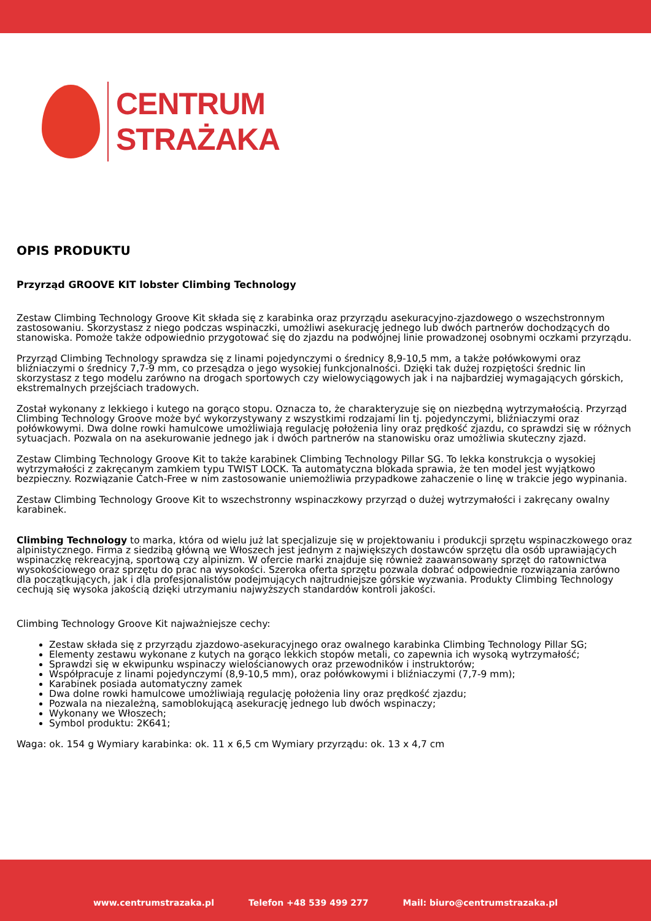CENTRUM
STRAŻAKA
OPIS PRODUKTU
Przyrząd GROOVE KIT lobster Climbing Technology
Zestaw Climbing Technology Groove Kit składa się z karabinka oraz przyrządu asekuracyjno-zjazdowego o wszechstronnym zastosowaniu. Skorzystasz z niego podczas wspinaczki, umożliwi asekurację jednego lub dwóch partnerów dochodzących do stanowiska. Pomoże także odpowiednio przygotować się do zjazdu na podwójnej linie prowadzonej osobnymi oczkami przyrządu.
Przyrząd Climbing Technology sprawdza się z linami pojedynczymi o średnicy 8,9-10,5 mm, a także połówkowymi oraz bliźniaczymi o średnicy 7,7-9 mm, co przesądza o jego wysokiej funkcjonalności. Dzięki tak dużej rozpiętości średnic lin skorzystasz z tego modelu zarówno na drogach sportowych czy wielowyciągowych jak i na najbardziej wymagających górskich, ekstremalnych przejściach tradowych.
Został wykonany z lekkiego i kutego na gorąco stopu. Oznacza to, że charakteryzuje się on niezbędną wytrzymałością. Przyrząd Climbing Technology Groove może być wykorzystywany z wszystkimi rodzajami lin tj. pojedynczymi, bliźniaczymi oraz połówkowymi. Dwa dolne rowki hamulcowe umożliwiają regulację położenia liny oraz prędkość zjazdu, co sprawdzi się w różnych sytuacjach. Pozwala on na asekurowanie jednego jak i dwóch partnerów na stanowisku oraz umożliwia skuteczny zjazd.
Zestaw Climbing Technology Groove Kit to także karabinek Climbing Technology Pillar SG. To lekka konstrukcja o wysokiej wytrzymałości z zakręcanym zamkiem typu TWIST LOCK. Ta automatyczna blokada sprawia, że ten model jest wyjątkowo bezpieczny. Rozwiązanie Catch-Free w nim zastosowanie uniemożliwia przypadkowe zahaczenie o linę w trakcie jego wypinania.
Zestaw Climbing Technology Groove Kit to wszechstronny wspinaczkowy przyrząd o dużej wytrzymałości i zakręcany owalny karabinek.
Climbing Technology to marka, która od wielu już lat specjalizuje się w projektowaniu i produkcji sprzętu wspinaczkowego oraz alpinistycznego. Firma z siedzibą główną we Włoszech jest jednym z największych dostawców sprzętu dla osób uprawiających wspinaczkę rekreacyjną, sportową czy alpinizm. W ofercie marki znajduje się również zaawansowany sprzęt do ratownictwa wysokościowego oraz sprzętu do prac na wysokości. Szeroka oferta sprzętu pozwala dobrać odpowiednie rozwiązania zarówno dla początkujących, jak i dla profesjonalistów podejmujących najtrudniejsze górskie wyzwania. Produkty Climbing Technology cechują się wysoka jakością dzięki utrzymaniu najwyższych standardów kontroli jakości.
Climbing Technology Groove Kit najważniejsze cechy:
Zestaw składa się z przyrządu zjazdowo-asekuracyjnego oraz owalnego karabinka Climbing Technology Pillar SG;
Elementy zestawu wykonane z kutych na gorąco lekkich stopów metali, co zapewnia ich wysoką wytrzymałość;
Sprawdzi się w ekwipunku wspinaczy wielościanowych oraz przewodników i instruktorów;
Współpracuje z linami pojedynczymi (8,9-10,5 mm), oraz połówkowymi i bliźniaczymi (7,7-9 mm);
Karabinek posiada automatyczny zamek
Dwa dolne rowki hamulcowe umożliwiają regulację położenia liny oraz prędkość zjazdu;
Pozwala na niezależną, samoblokującą asekurację jednego lub dwóch wspinaczy;
Wykonany we Włoszech;
Symbol produktu: 2K641;
Waga: ok. 154 g Wymiary karabinka: ok. 11 x 6,5 cm Wymiary przyrządu: ok. 13 x 4,7 cm
www.centrumstrazaka.pl Telefon +48 539 499 277 Mail: biuro@centrumstrazaka.pl